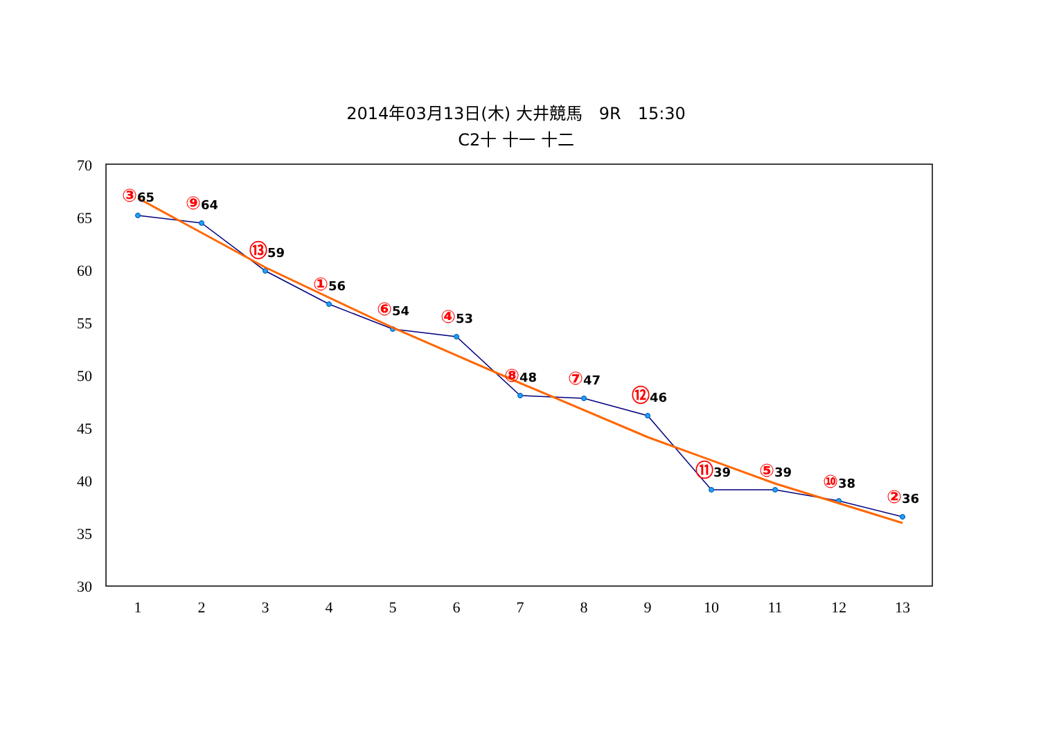2014年03月13日(木) 大井競馬　9R　15:30
C2十 十一 十二
70
65
60
55
50
45
40
35
30
1
2
3
4
5
6
7
8
9
10
11
12
13
③65
⑨64
⑬59
①56
⑥54
④53
⑧48
⑦47
⑫46
⑪39
⑤39
⑩38
②36